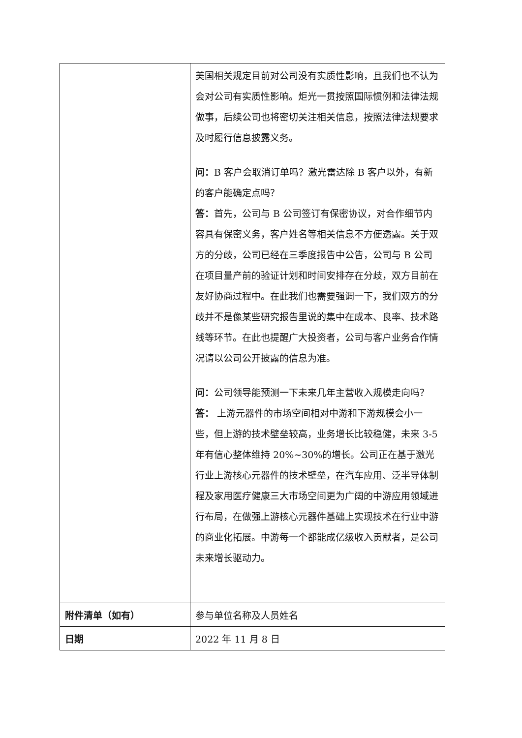| | 美国相关规定目前对公司没有实质性影响，且我们也不认为会对公司有实质性影响。炬光一贯按照国际惯例和法律法规做事，后续公司也将密切关注相关信息，按照法律法规要求及时履行信息披露义务。 问： B 客户会取消订单吗？激光雷达除 B 客户以外，有新的客户能确定点吗？ 答： 首先，公司与 B 公司签订有保密协议，对合作细节内容具有保密义务，客户姓名等相关信息不方便透露。关于双方的分歧，公司已经在三季度报告中公告，公司与 B 公司在项目量产前的验证计划和时间安排存在分歧，双方目前在友好协商过程中。在此我们也需要强调一下，我们双方的分歧并不是像某些研究报告里说的集中在成本、良率、技术路线等环节。在此也提醒广大投资者，公司与客户业务合作情况请以公司公开披露的信息为准。 问： 公司领导能预测一下未来几年主营收入规模走向吗？ 答： 上游元器件的市场空间相对中游和下游规模会小一些，但上游的技术壁垒较高，业务增长比较稳健，未来 3-5 年有信心整体维持 20%~30%的增长。公司正在基于激光行业上游核心元器件的技术壁垒，在汽车应用、泛半导体制程及家用医疗健康三大市场空间更为广阔的中游应用领域进行布局，在做强上游核心元器件基础上实现技术在行业中游的商业化拓展。中游每一个都能成亿级收入贡献者，是公司未来增长驱动力。 |
| 附件清单（如有） | 参与单位名称及人员姓名 |
| 日期 | 2022 年 11 月 8 日 |